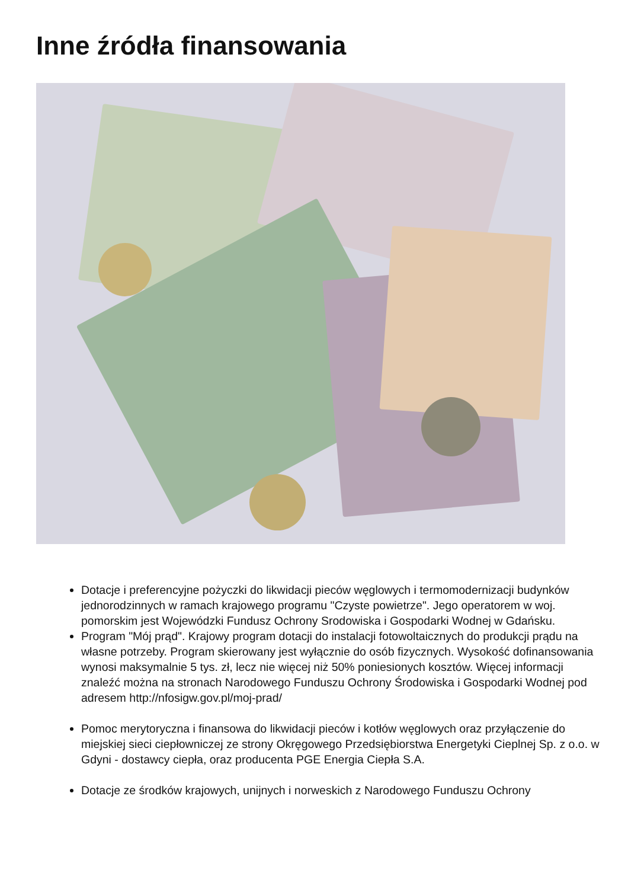Inne źródła finansowania
Dotacje i preferencyjne pożyczki do likwidacji pieców węglowych i termomodernizacji budynków jednorodzinnych w ramach krajowego programu "Czyste powietrze". Jego operatorem w woj. pomorskim jest Wojewódzki Fundusz Ochrony Srodowiska i Gospodarki Wodnej w Gdańsku.
Program "Mój prąd". Krajowy program dotacji do instalacji fotowoltaicznych do produkcji prądu na własne potrzeby. Program skierowany jest wyłącznie do osób fizycznych. Wysokość dofinansowania wynosi maksymalnie 5 tys. zł, lecz nie więcej niż 50% poniesionych kosztów. Więcej informacji znaleźć można na stronach Narodowego Funduszu Ochrony Środowiska i Gospodarki Wodnej pod adresem http://nfosigw.gov.pl/moj-prad/
Pomoc merytoryczna i finansowa do likwidacji pieców i kotłów węglowych oraz przyłączenie do miejskiej sieci ciepłowniczej ze strony Okręgowego Przedsiębiorstwa Energetyki Cieplnej Sp. z o.o. w Gdyni - dostawcy ciepła, oraz producenta PGE Energia Ciepła S.A.
Dotacje ze środków krajowych, unijnych i norweskich z Narodowego Funduszu Ochrony